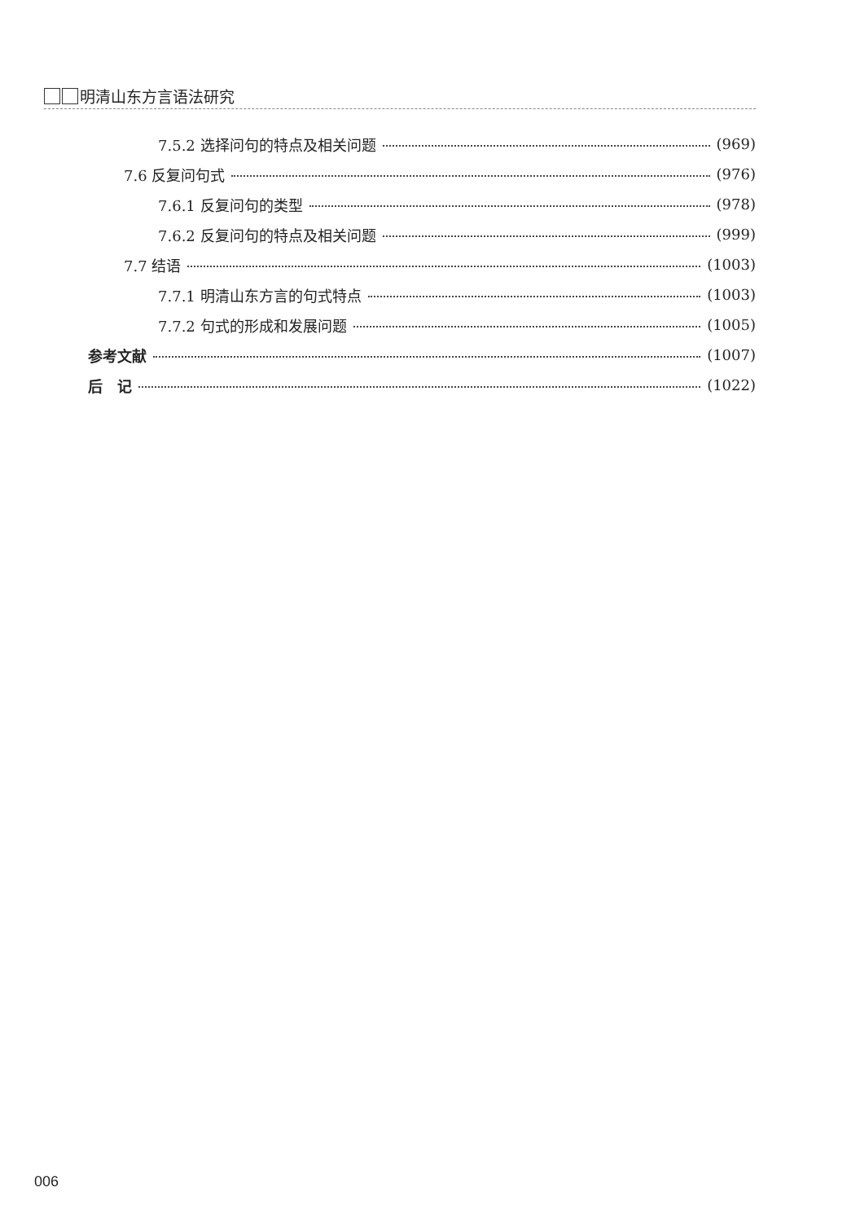明清山东方言语法研究
7.5.2 选择问句的特点及相关问题 (969)
7.6 反复问句式 (976)
7.6.1 反复问句的类型 (978)
7.6.2 反复问句的特点及相关问题 (999)
7.7 结语 (1003)
7.7.1 明清山东方言的句式特点 (1003)
7.7.2 句式的形成和发展问题 (1005)
参考文献 (1007)
后　记 (1022)
006